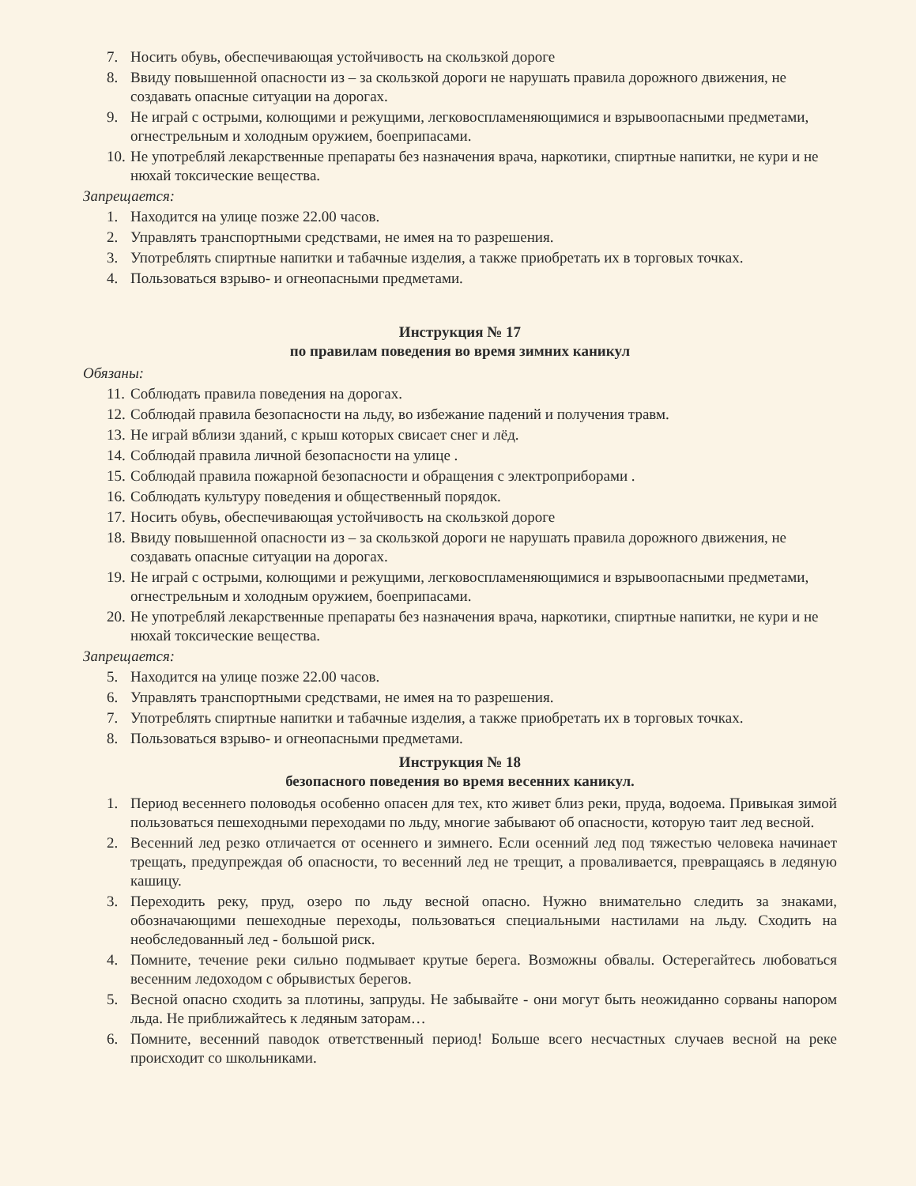7. Носить обувь, обеспечивающая устойчивость на скользкой дороге
8. Ввиду повышенной опасности из – за скользкой дороги не нарушать правила дорожного движения, не создавать опасные ситуации на дорогах.
9. Не играй с острыми, колющими и режущими, легковоспламеняющимися и взрывоопасными предметами, огнестрельным и холодным оружием, боеприпасами.
10. Не употребляй лекарственные препараты без назначения врача, наркотики, спиртные напитки, не кури и не нюхай токсические вещества.
Запрещается:
1. Находится на улице позже 22.00 часов.
2. Управлять транспортными средствами, не имея на то разрешения.
3. Употреблять спиртные напитки и табачные изделия, а также приобретать их в торговых точках.
4. Пользоваться взрыво- и огнеопасными предметами.
Инструкция № 17
по правилам поведения во время зимних каникул
Обязаны:
11. Соблюдать правила поведения на дорогах.
12. Соблюдай правила безопасности на льду, во избежание падений и получения травм.
13. Не играй вблизи зданий, с крыш которых свисает снег и лёд.
14. Соблюдай правила личной безопасности на улице .
15. Соблюдай правила пожарной безопасности и обращения с электроприборами .
16. Соблюдать культуру поведения и общественный порядок.
17. Носить обувь, обеспечивающая устойчивость на скользкой дороге
18. Ввиду повышенной опасности из – за скользкой дороги не нарушать правила дорожного движения, не создавать опасные ситуации на дорогах.
19. Не играй с острыми, колющими и режущими, легковоспламеняющимися и взрывоопасными предметами, огнестрельным и холодным оружием, боеприпасами.
20. Не употребляй лекарственные препараты без назначения врача, наркотики, спиртные напитки, не кури и не нюхай токсические вещества.
Запрещается:
5. Находится на улице позже 22.00 часов.
6. Управлять транспортными средствами, не имея на то разрешения.
7. Употреблять спиртные напитки и табачные изделия, а также приобретать их в торговых точках.
8. Пользоваться взрыво- и огнеопасными предметами.
Инструкция № 18
безопасного поведения во время весенних каникул.
1. Период весеннего половодья особенно опасен для тех, кто живет близ реки, пруда, водоема. Привыкая зимой пользоваться пешеходными переходами по льду, многие забывают об опасности, которую таит лед весной.
2. Весенний лед резко отличается от осеннего и зимнего. Если осенний лед под тяжестью человека начинает трещать, предупреждая об опасности, то весенний лед не трещит, а проваливается, превращаясь в ледяную кашицу.
3. Переходить реку, пруд, озеро по льду весной опасно. Нужно внимательно следить за знаками, обозначающими пешеходные переходы, пользоваться специальными настилами на льду. Сходить на необследованный лед - большой риск.
4. Помните, течение реки сильно подмывает крутые берега. Возможны обвалы. Остерегайтесь любоваться весенним ледоходом с обрывистых берегов.
5. Весной опасно сходить за плотины, запруды. Не забывайте - они могут быть неожиданно сорваны напором льда. Не приближайтесь к ледяным заторам…
6. Помните, весенний паводок ответственный период! Больше всего несчастных случаев весной на реке происходит со школьниками.